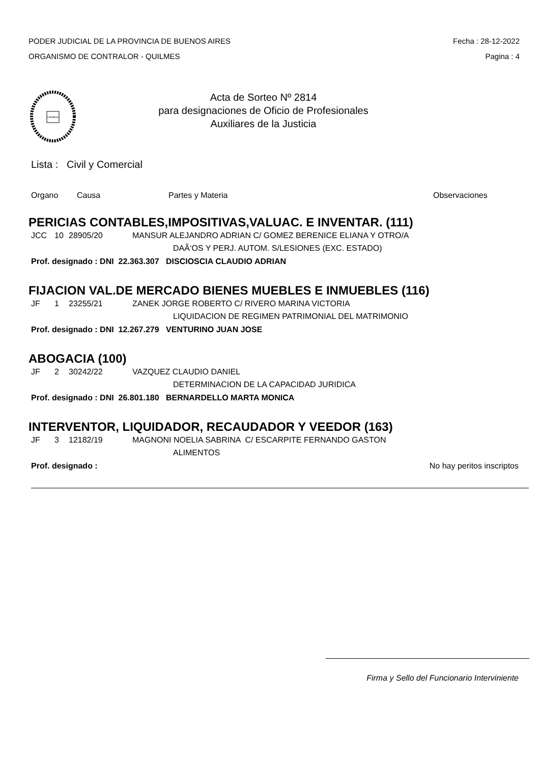PODER JUDICIAL DE LA PROVINCIA DE BUENOS AIRES
ORGANISMO DE CONTRALOR - QUILMES
Fecha : 28-12-2022
Pagina : 4
LEGIBUS
Acta de Sorteo Nº 2814
para designaciones de Oficio de Profesionales
Auxiliares de la Justicia
Lista : Civil y Comercial
Organo Causa Partes y Materia Observaciones
PERICIAS CONTABLES,IMPOSITIVAS,VALUAC. E INVENTAR. (111)
JCC 10 28905/20 MANSUR ALEJANDRO ADRIAN C/ GOMEZ BERENICE ELIANA Y OTRO/A
DAÃ‘OS Y PERJ. AUTOM. S/LESIONES (EXC. ESTADO)
Prof. designado : DNI 22.363.307 DISCIOSCIA CLAUDIO ADRIAN
FIJACION VAL.DE MERCADO BIENES MUEBLES E INMUEBLES (116)
JF 1 23255/21 ZANEK JORGE ROBERTO C/ RIVERO MARINA VICTORIA
LIQUIDACION DE REGIMEN PATRIMONIAL DEL MATRIMONIO
Prof. designado : DNI 12.267.279 VENTURINO JUAN JOSE
ABOGACIA (100)
JF 2 30242/22 VAZQUEZ CLAUDIO DANIEL
DETERMINACION DE LA CAPACIDAD JURIDICA
Prof. designado : DNI 26.801.180 BERNARDELLO MARTA MONICA
INTERVENTOR, LIQUIDADOR, RECAUDADOR Y VEEDOR (163)
JF 3 12182/19 MAGNONI NOELIA SABRINA C/ ESCARPITE FERNANDO GASTON
ALIMENTOS
Prof. designado : No hay peritos inscriptos
Firma y Sello del Funcionario Interviniente